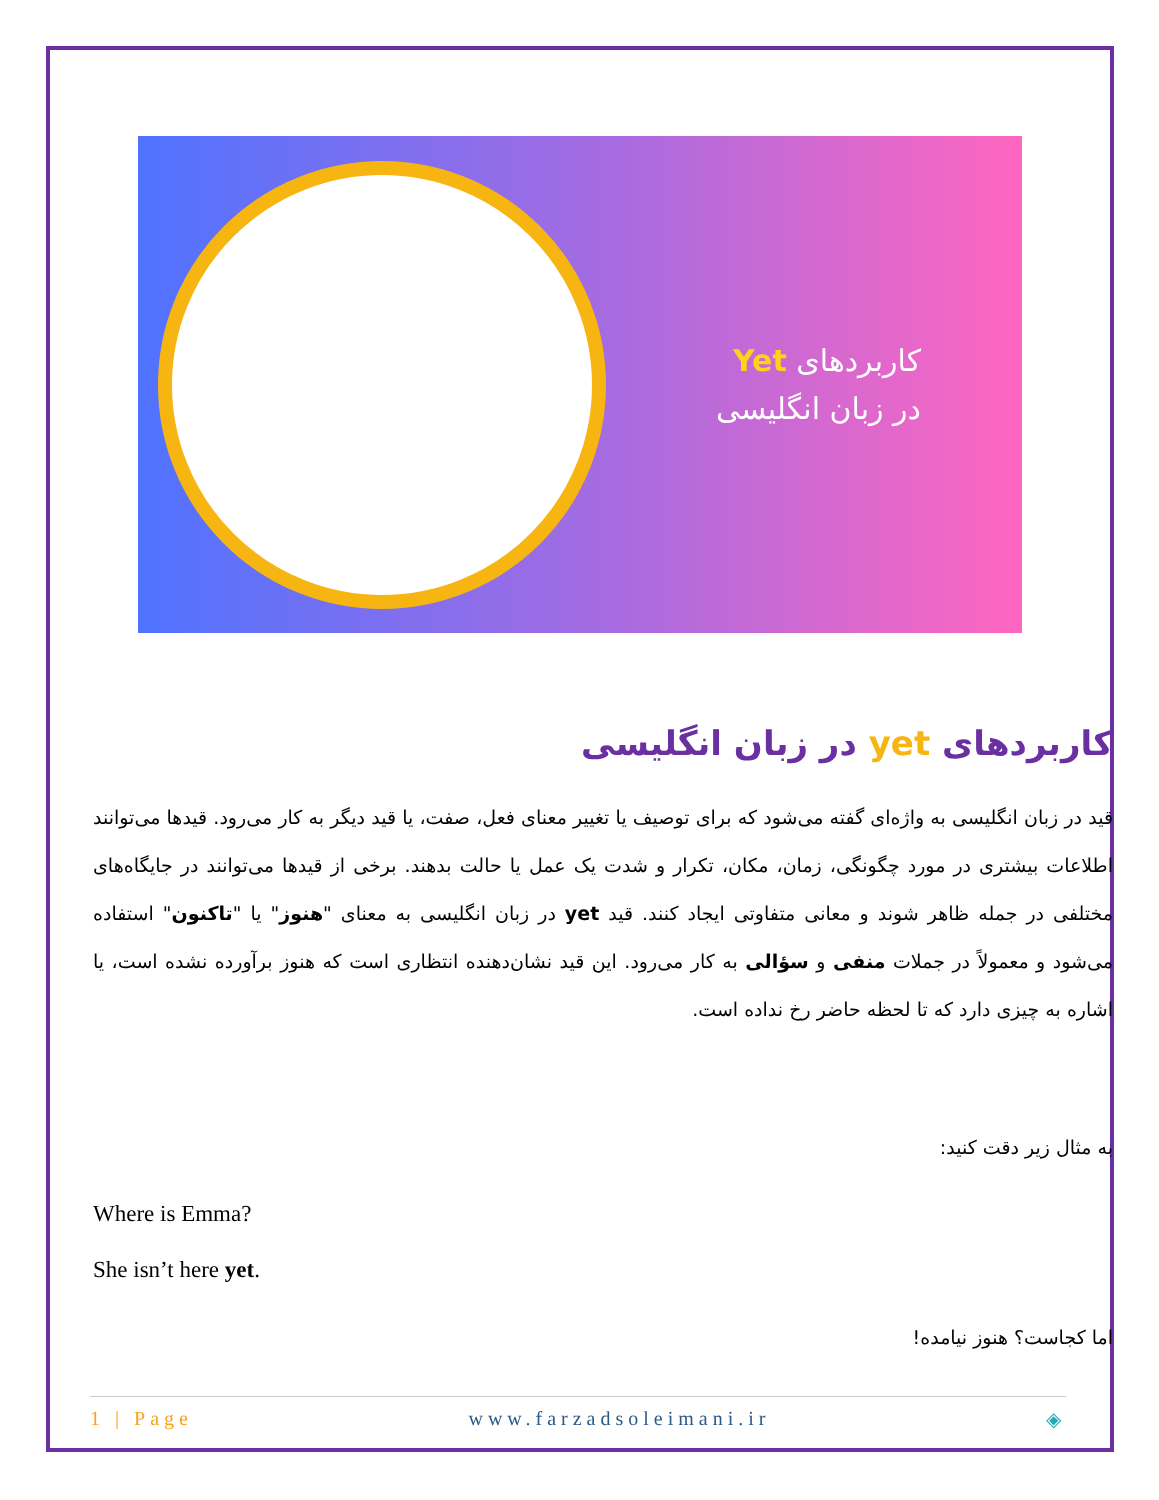کاربردهای Yet
در زبان انگلیسی
کاربردهای yet در زبان انگلیسی
قید در زبان انگلیسی به واژه‌ای گفته می‌شود که برای توصیف یا تغییر معنای فعل، صفت، یا قید دیگر به کار می‌رود. قیدها می‌توانند اطلاعات بیشتری در مورد چگونگی، زمان، مکان، تکرار و شدت یک عمل یا حالت بدهند. برخی از قیدها می‌توانند در جایگاه‌های مختلفی در جمله ظاهر شوند و معانی متفاوتی ایجاد کنند. قید yet در زبان انگلیسی به معنای "هنوز" یا "تاکنون" استفاده می‌شود و معمولاً در جملات منفی و سؤالی به کار می‌رود. این قید نشان‌دهنده انتظاری است که هنوز برآورده نشده است، یا اشاره به چیزی دارد که تا لحظه حاضر رخ نداده است.
به مثال زیر دقت کنید:
Where is Emma?
She isn’t here yet.
اما کجاست؟ هنوز نیامده!
1 | Page www.farzadsoleimani.ir ◈